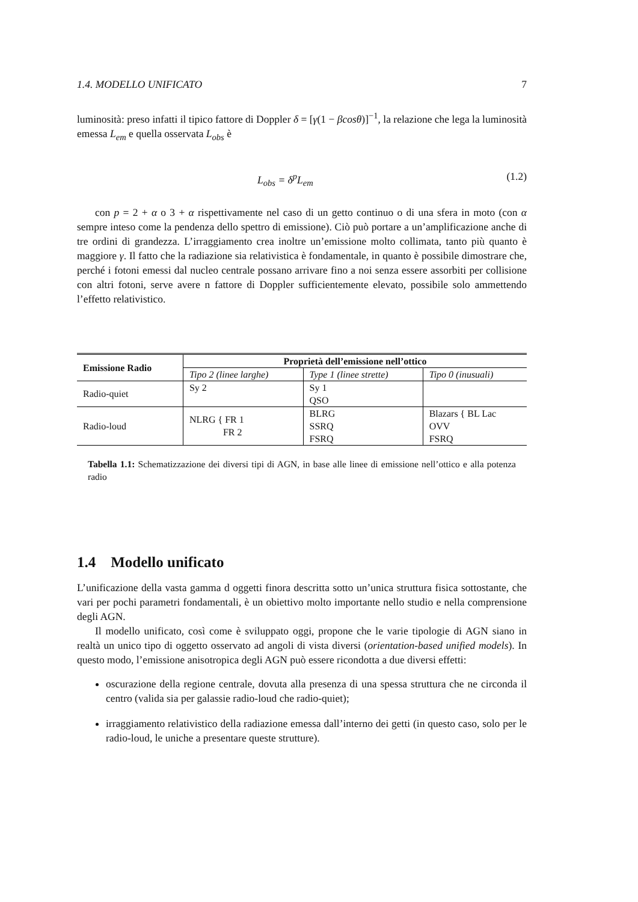1.4. MODELLO UNIFICATO 7
luminosità: preso infatti il tipico fattore di Doppler δ = [γ(1 − βcosθ)]<sup>−1</sup>, la relazione che lega la luminosità emessa L<sub>em</sub> e quella osservata L<sub>obs</sub> è
L<sub>obs</sub> = δ<sup>p</sup>L<sub>em</sub> (1.2)
con p = 2 + α o 3 + α rispettivamente nel caso di un getto continuo o di una sfera in moto (con α sempre inteso come la pendenza dello spettro di emissione). Ciò può portare a un’amplificazione anche di tre ordini di grandezza. L’irraggiamento crea inoltre un’emissione molto collimata, tanto più quanto è maggiore γ. Il fatto che la radiazione sia relativistica è fondamentale, in quanto è possibile dimostrare che, perché i fotoni emessi dal nucleo centrale possano arrivare fino a noi senza essere assorbiti per collisione con altri fotoni, serve avere n fattore di Doppler sufficientemente elevato, possibile solo ammettendo l’effetto relativistico.
| Emissione Radio | Proprietà dell’emissione nell’ottico | | |
| --- | --- | --- | --- |
| | Tipo 2 (linee larghe) | Type 1 (linee strette) | Tipo 0 (inusuali) |
| Radio-quiet | Sy 2 | Sy 1 QSO | |
| Radio-loud | NLRG { FR 1 FR 2 | BLRG SSRQ FSRQ | Blazars { BL Lac OVV FSRQ |
Tabella 1.1: Schematizzazione dei diversi tipi di AGN, in base alle linee di emissione nell’ottico e alla potenza radio
1.4 Modello unificato
L’unificazione della vasta gamma d oggetti finora descritta sotto un’unica struttura fisica sottostante, che vari per pochi parametri fondamentali, è un obiettivo molto importante nello studio e nella comprensione degli AGN.
Il modello unificato, così come è sviluppato oggi, propone che le varie tipologie di AGN siano in realtà un unico tipo di oggetto osservato ad angoli di vista diversi (orientation-based unified models). In questo modo, l’emissione anisotropica degli AGN può essere ricondotta a due diversi effetti:
oscurazione della regione centrale, dovuta alla presenza di una spessa struttura che ne circonda il centro (valida sia per galassie radio-loud che radio-quiet);
irraggiamento relativistico della radiazione emessa dall’interno dei getti (in questo caso, solo per le radio-loud, le uniche a presentare queste strutture).